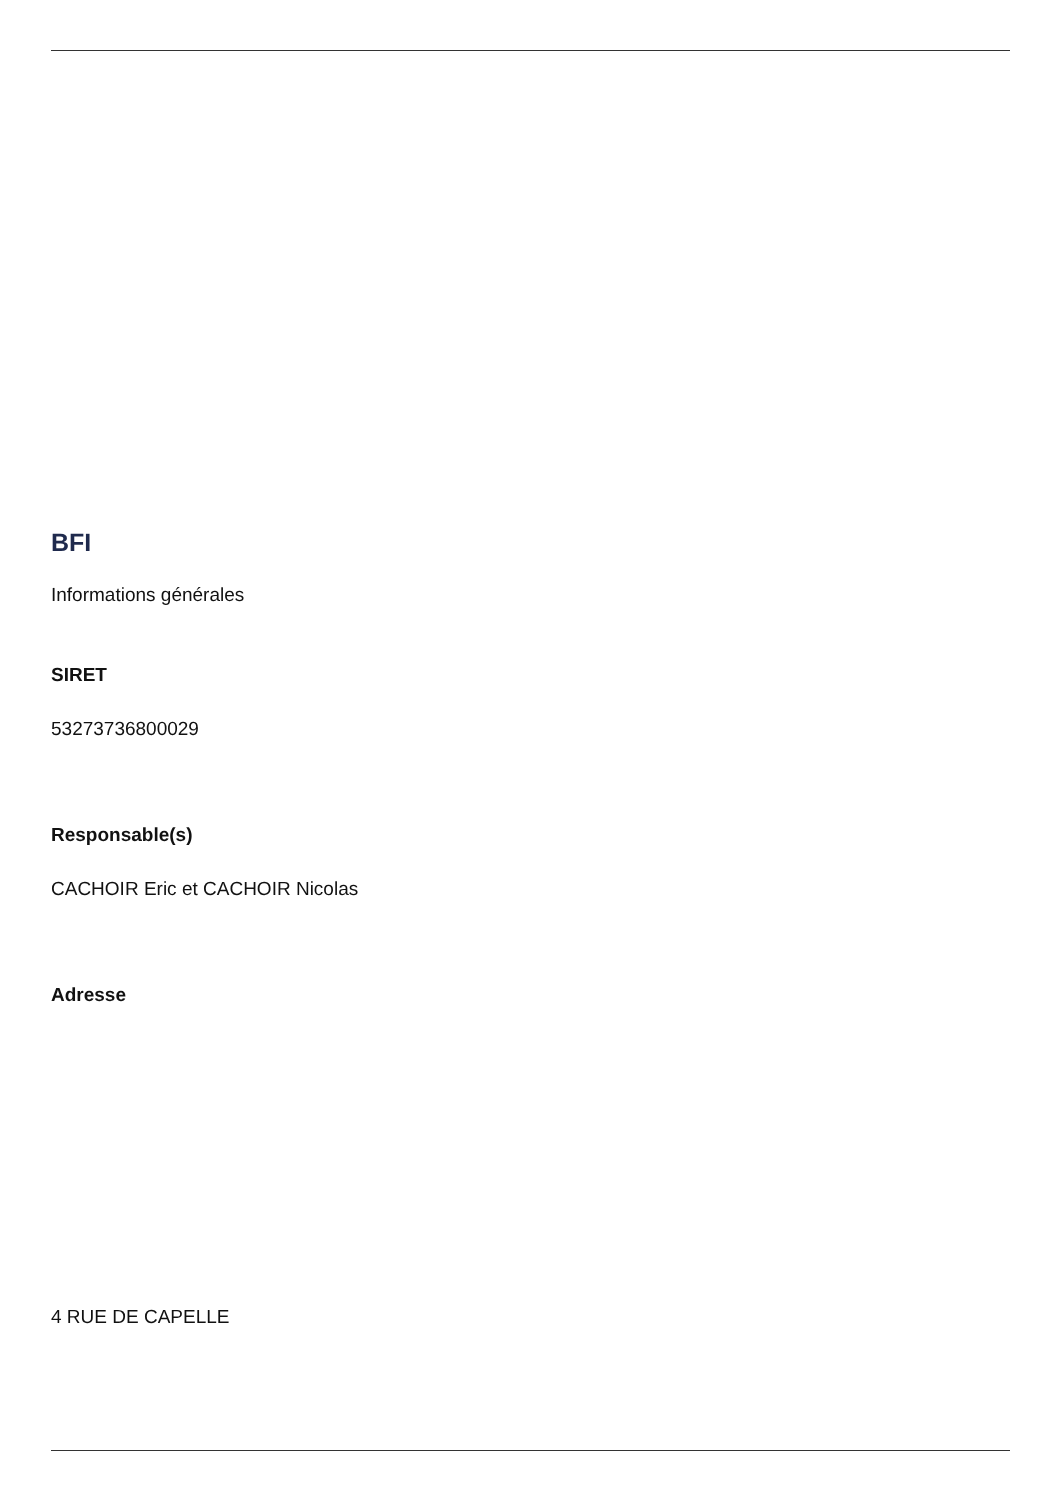BFI
Informations générales
SIRET
53273736800029
Responsable(s)
CACHOIR Eric et CACHOIR Nicolas
Adresse
4 RUE DE CAPELLE